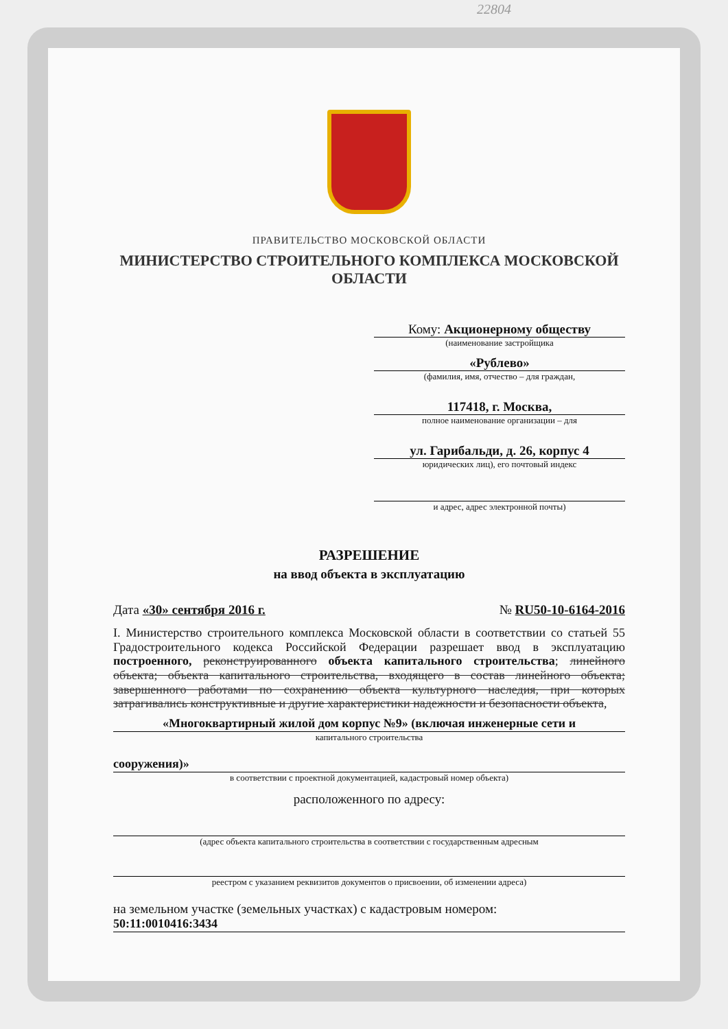22804
ПРАВИТЕЛЬСТВО МОСКОВСКОЙ ОБЛАСТИ
МИНИСТЕРСТВО СТРОИТЕЛЬНОГО КОМПЛЕКСА МОСКОВСКОЙ ОБЛАСТИ
Кому: Акционерному обществу
(наименование застройщика
«Рублево»
(фамилия, имя, отчество – для граждан,
117418, г. Москва,
полное наименование организации – для
ул. Гарибальди, д. 26, корпус 4
юридических лиц), его почтовый индекс
и адрес, адрес электронной почты)
РАЗРЕШЕНИЕ
на ввод объекта в эксплуатацию
Дата «30» сентября 2016 г. № RU50-10-6164-2016
I. Министерство строительного комплекса Московской области в соответствии со статьей 55 Градостроительного кодекса Российской Федерации разрешает ввод в эксплуатацию построенного, реконструированного объекта капитального строительства; линейного объекта; объекта капитального строительства, входящего в состав линейного объекта; завершенного работами по сохранению объекта культурного наследия, при которых затрагивались конструктивные и другие характеристики надежности и безопасности объекта,
«Многоквартирный жилой дом корпус №9» (включая инженерные сети и
капитального строительства
сооружения)»
в соответствии с проектной документацией, кадастровый номер объекта)
расположенного по адресу:
(адрес объекта капитального строительства в соответствии с государственным адресным
реестром с указанием реквизитов документов о присвоении, об изменении адреса)
на земельном участке (земельных участках) с кадастровым номером:
50:11:0010416:3434